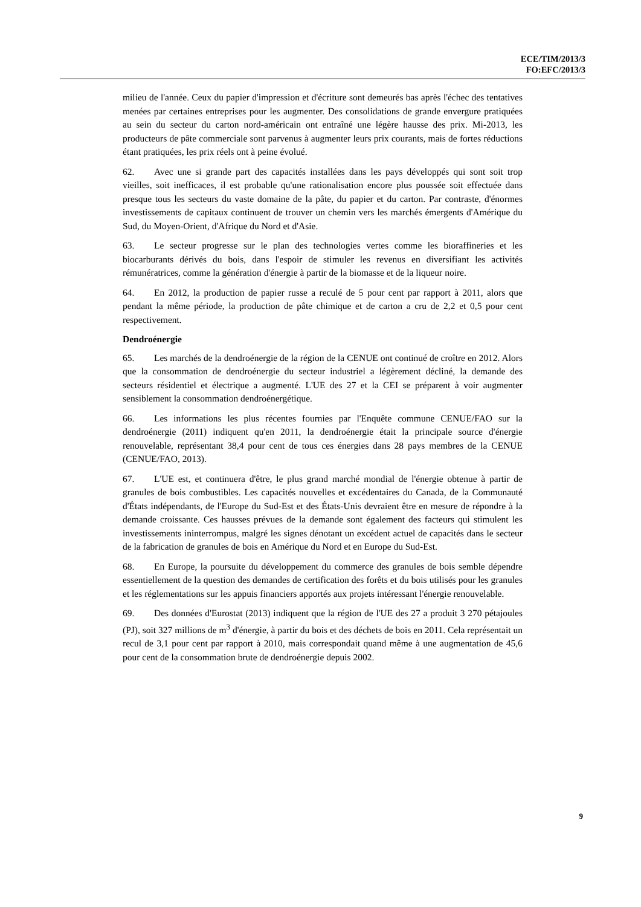ECE/TIM/2013/3
FO:EFC/2013/3
milieu de l'année. Ceux du papier d'impression et d'écriture sont demeurés bas après l'échec des tentatives menées par certaines entreprises pour les augmenter. Des consolidations de grande envergure pratiquées au sein du secteur du carton nord-américain ont entraîné une légère hausse des prix. Mi-2013, les producteurs de pâte commerciale sont parvenus à augmenter leurs prix courants, mais de fortes réductions étant pratiquées, les prix réels ont à peine évolué.
62. Avec une si grande part des capacités installées dans les pays développés qui sont soit trop vieilles, soit inefficaces, il est probable qu'une rationalisation encore plus poussée soit effectuée dans presque tous les secteurs du vaste domaine de la pâte, du papier et du carton. Par contraste, d'énormes investissements de capitaux continuent de trouver un chemin vers les marchés émergents d'Amérique du Sud, du Moyen-Orient, d'Afrique du Nord et d'Asie.
63. Le secteur progresse sur le plan des technologies vertes comme les bioraffineries et les biocarburants dérivés du bois, dans l'espoir de stimuler les revenus en diversifiant les activités rémunératrices, comme la génération d'énergie à partir de la biomasse et de la liqueur noire.
64. En 2012, la production de papier russe a reculé de 5 pour cent par rapport à 2011, alors que pendant la même période, la production de pâte chimique et de carton a cru de 2,2 et 0,5 pour cent respectivement.
Dendroénergie
65. Les marchés de la dendroénergie de la région de la CENUE ont continué de croître en 2012. Alors que la consommation de dendroénergie du secteur industriel a légèrement décliné, la demande des secteurs résidentiel et électrique a augmenté. L'UE des 27 et la CEI se préparent à voir augmenter sensiblement la consommation dendroénergétique.
66. Les informations les plus récentes fournies par l'Enquête commune CENUE/FAO sur la dendroénergie (2011) indiquent qu'en 2011, la dendroénergie était la principale source d'énergie renouvelable, représentant 38,4 pour cent de tous ces énergies dans 28 pays membres de la CENUE (CENUE/FAO, 2013).
67. L'UE est, et continuera d'être, le plus grand marché mondial de l'énergie obtenue à partir de granules de bois combustibles. Les capacités nouvelles et excédentaires du Canada, de la Communauté d'États indépendants, de l'Europe du Sud-Est et des États-Unis devraient être en mesure de répondre à la demande croissante. Ces hausses prévues de la demande sont également des facteurs qui stimulent les investissements ininterrompus, malgré les signes dénotant un excédent actuel de capacités dans le secteur de la fabrication de granules de bois en Amérique du Nord et en Europe du Sud-Est.
68. En Europe, la poursuite du développement du commerce des granules de bois semble dépendre essentiellement de la question des demandes de certification des forêts et du bois utilisés pour les granules et les réglementations sur les appuis financiers apportés aux projets intéressant l'énergie renouvelable.
69. Des données d'Eurostat (2013) indiquent que la région de l'UE des 27 a produit 3 270 pétajoules (PJ), soit 327 millions de m<sup>3</sup> d'énergie, à partir du bois et des déchets de bois en 2011. Cela représentait un recul de 3,1 pour cent par rapport à 2010, mais correspondait quand même à une augmentation de 45,6 pour cent de la consommation brute de dendroénergie depuis 2002.
9